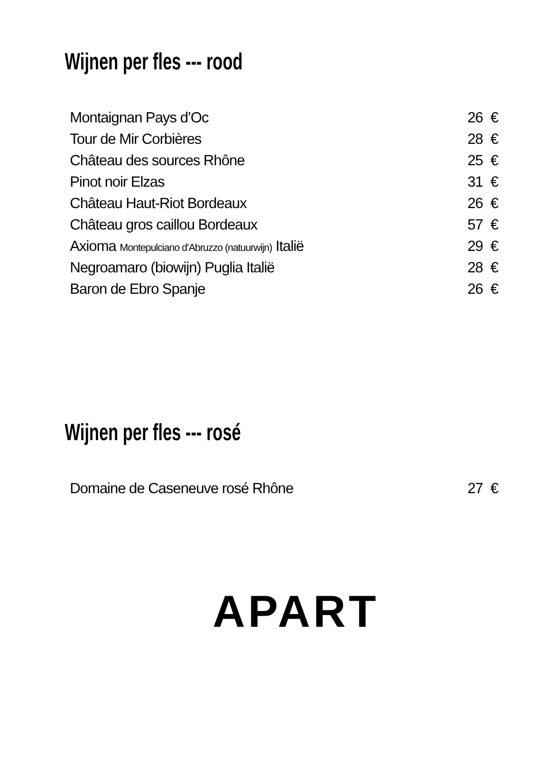Wijnen per fles --- rood
| Montaignan Pays d’Oc | 26 | € |
| Tour de Mir Corbières | 28 | € |
| Château des sources Rhône | 25 | € |
| Pinot noir Elzas | 31 | € |
| Château Haut-Riot Bordeaux | 26 | € |
| Château gros caillou Bordeaux | 57 | € |
| Axioma Montepulciano d’Abruzzo (natuurwijn) Italië | 29 | € |
| Negroamaro (biowijn) Puglia Italië | 28 | € |
| Baron de Ebro Spanje | 26 | € |
Wijnen per fles --- rosé
| Domaine de Caseneuve rosé Rhône | 27 | € |
APART